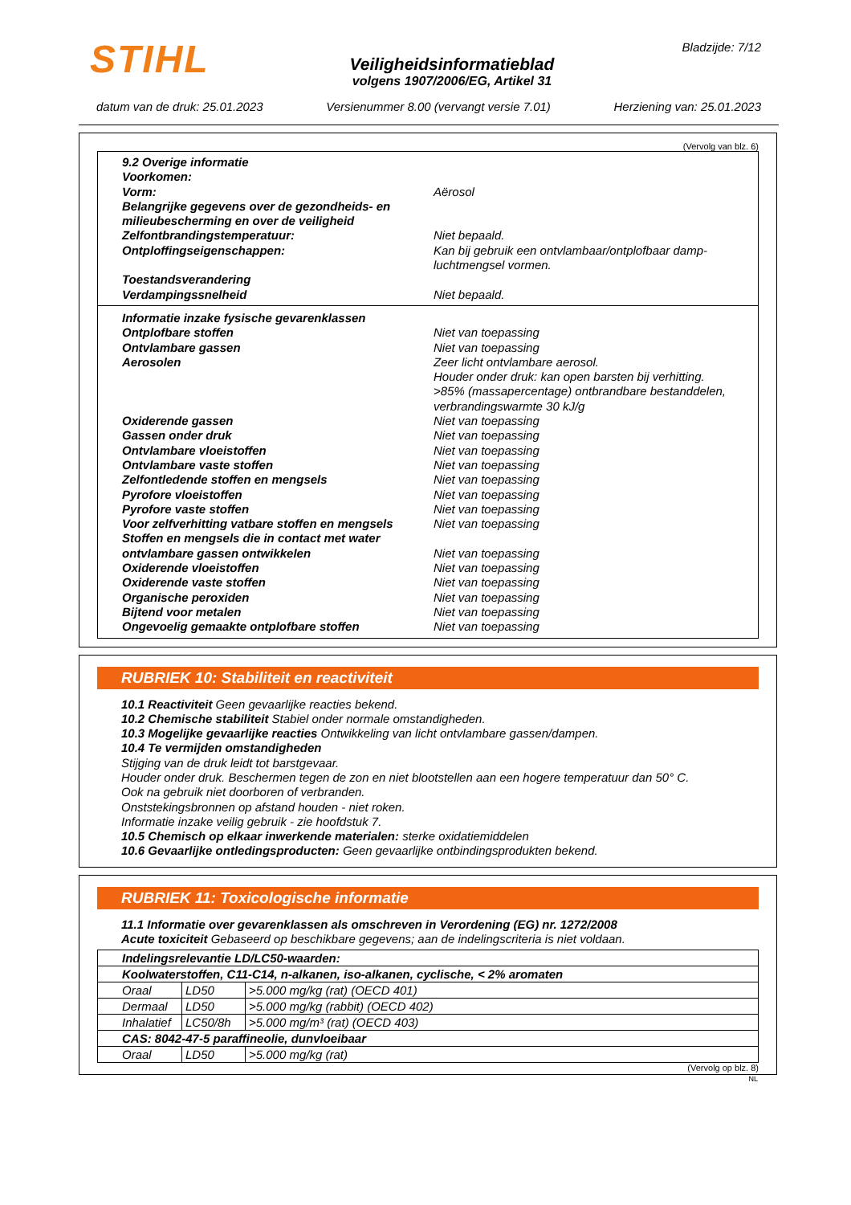STIHL
Veiligheidsinformatieblad
volgens 1907/2006/EG, Artikel 31
Bladzijde: 7/12
datum van de druk: 25.01.2023 Versienummer 8.00 (vervangt versie 7.01) Herziening van: 25.01.2023
(Vervolg van blz. 6)
9.2 Overige informatie
Voorkomen:
Vorm: Aërosol
Belangrijke gegevens over de gezondheids- en milieubescherming en over de veiligheid
Zelfontbrandingstemperatuur: Niet bepaald.
Ontploffingseigenschappen: Kan bij gebruik een ontvlambaar/ontplofbaar damp-luchtmengsel vormen.
Toestandsverandering
Verdampingssnelheid Niet bepaald.
Informatie inzake fysische gevarenklassen
Ontplofbare stoffen Niet van toepassing
Ontvlambare gassen Niet van toepassing
Aerosolen Zeer licht ontvlambare aerosol.
Houder onder druk: kan open barsten bij verhitting.
>85% (massapercentage) ontbrandbare bestanddelen, verbrandingswarmte 30 kJ/g
Oxiderende gassen Niet van toepassing
Gassen onder druk Niet van toepassing
Ontvlambare vloeistoffen Niet van toepassing
Ontvlambare vaste stoffen Niet van toepassing
Zelfontledende stoffen en mengsels Niet van toepassing
Pyrofore vloeistoffen Niet van toepassing
Pyrofore vaste stoffen Niet van toepassing
Voor zelfverhitting vatbare stoffen en mengsels
Niet van toepassing
Stoffen en mengsels die in contact met water ontvlambare gassen ontwikkelen
Niet van toepassing
Oxiderende vloeistoffen Niet van toepassing
Oxiderende vaste stoffen Niet van toepassing
Organische peroxiden Niet van toepassing
Bijtend voor metalen Niet van toepassing
Ongevoelig gemaakte ontplofbare stoffen Niet van toepassing
RUBRIEK 10: Stabiliteit en reactiviteit
10.1 Reactiviteit Geen gevaarlijke reacties bekend.
10.2 Chemische stabiliteit Stabiel onder normale omstandigheden.
10.3 Mogelijke gevaarlijke reacties Ontwikkeling van licht ontvlambare gassen/dampen.
10.4 Te vermijden omstandigheden
Stijging van de druk leidt tot barstgevaar.
Houder onder druk. Beschermen tegen de zon en niet blootstellen aan een hogere temperatuur dan 50° C.
Ook na gebruik niet doorboren of verbranden.
Onststekingsbronnen op afstand houden - niet roken.
Informatie inzake veilig gebruik - zie hoofdstuk 7.
10.5 Chemisch op elkaar inwerkende materialen: sterke oxidatiemiddelen
10.6 Gevaarlijke ontledingsproducten: Geen gevaarlijke ontbindingsprodukten bekend.
RUBRIEK 11: Toxicologische informatie
11.1 Informatie over gevarenklassen als omschreven in Verordening (EG) nr. 1272/2008
Acute toxiciteit Gebaseerd op beschikbare gegevens; aan de indelingscriteria is niet voldaan.
| Indelingsrelevantie LD/LC50-waarden: | | |
| --- | --- | --- |
| Koolwaterstoffen, C11-C14, n-alkanen, iso-alkanen, cyclische, < 2% aromaten | | |
| Oraal | LD50 | >5.000 mg/kg (rat) (OECD 401) |
| Dermaal | LD50 | >5.000 mg/kg (rabbit) (OECD 402) |
| Inhalatief | LC50/8h | >5.000 mg/m³ (rat) (OECD 403) |
| CAS: 8042-47-5 paraffineolie, dunvloeibaar | | |
| Oraal | LD50 | >5.000 mg/kg (rat) |
(Vervolg op blz. 8)
NL